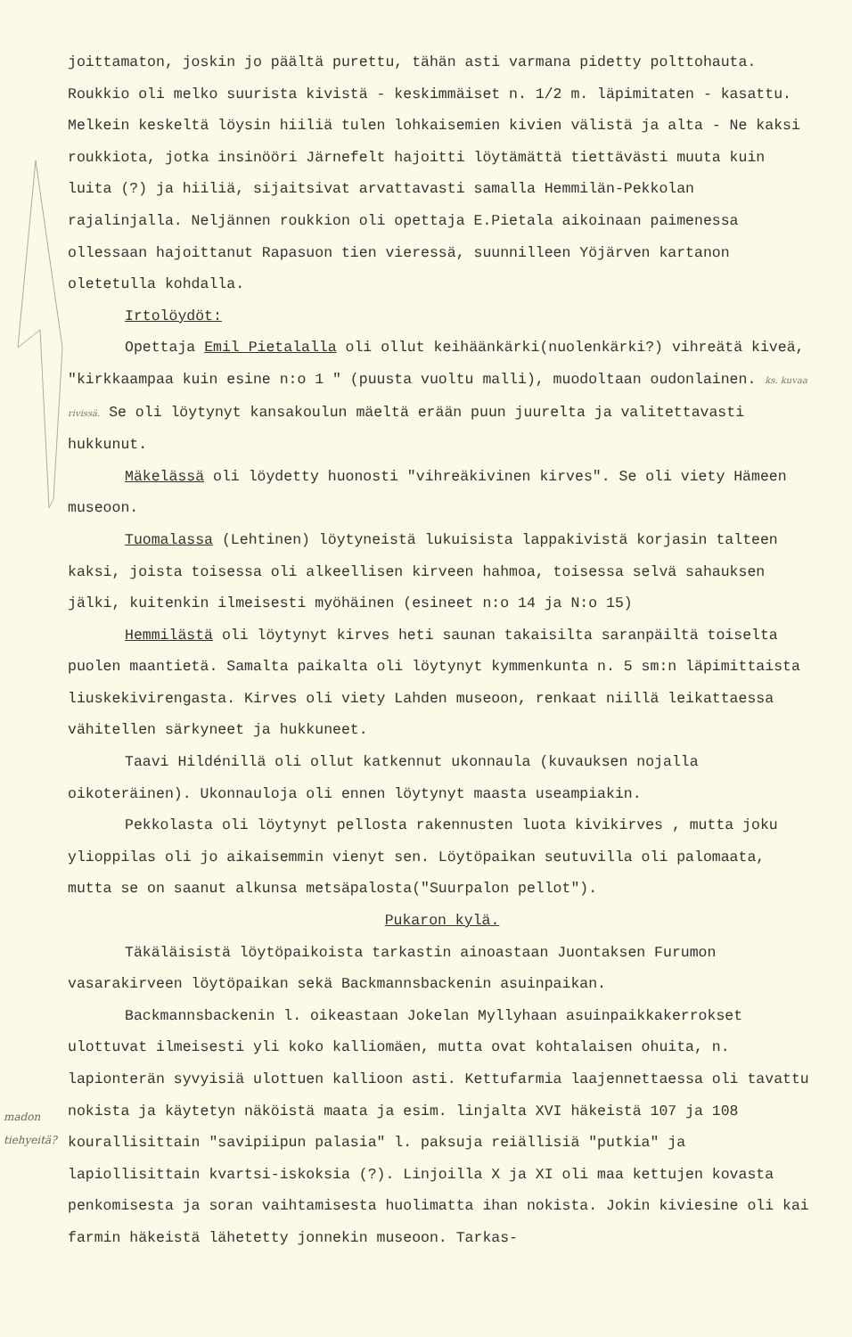joittamaton, joskin jo päältä purettu, tähän asti varmana pidetty polttohauta. Roukkio oli melko suurista kivistä - keskimmäiset n. 1/2 m. läpimitaten - kasattu. Melkein keskeltä löysin hiiliä tulen lohkaisemien kivien välistä ja alta - Ne kaksi roukkiota, jotka insinööri Järnefelt hajoitti löytämättä tiettävästi muuta kuin luita (?) ja hiiliä, sijaitsivat arvattavasti samalla Hemmilän-Pekkolan rajalinjalla. Neljännen roukkion oli opettaja E.Pietala aikoinaan paimenessa ollessaan hajoittanut Rapasuon tien vieressä, suunnilleen Yöjärven kartanon oletetulla kohdalla.
Irtolöydöt:
Opettaja Emil Pietalalla oli ollut keihäänkärki(nuolenkärki?) vihreätä kiveä, "kirkkaampaa kuin esine n:o 1 " (puusta vuoltu malli), muodoltaan oudonlainen. ks. kuvaa rivissä. Se oli löytynyt kansakoulun mäeltä erään puun juurelta ja valitettavasti hukkunut.
Mäkelässä oli löydetty huonosti "vihreäkivinen kirves". Se oli viety Hämeen museoon.
Tuomalassa (Lehtinen) löytyneistä lukuisista lappakivistä korjasin talteen kaksi, joista toisessa oli alkeellisen kirveen hahmoa, toisessa selvä sahauksen jälki, kuitenkin ilmeisesti myöhäinen (esineet n:o 14 ja N:o 15)
Hemmilästä oli löytynyt kirves heti saunan takaisilta saranpäiltä toiselta puolen maantietä. Samalta paikalta oli löytynyt kymmenkunta n. 5 sm:n läpimittaista liuskekivirengasta. Kirves oli viety Lahden museoon, renkaat niillä leikattaessa vähitellen särkyneet ja hukkuneet.
Taavi Hildénillä oli ollut katkennut ukonnaula (kuvauksen nojalla oikoteräinen). Ukonnauloja oli ennen löytynyt maasta useampiakin.
Pekkolasta oli löytynyt pellosta rakennusten luota kivikirves , mutta joku ylioppilas oli jo aikaisemmin vienyt sen. Löytöpaikan seutuvilla oli palomaata, mutta se on saanut alkunsa metsäpalosta("Suurpalon pellot").
Pukaron kylä.
Täkäläisistä löytöpaikoista tarkastin ainoastaan Juontaksen Furumon vasarakirveen löytöpaikan sekä Backmannsbackenin asuinpaikan.
Backmannsbackenin l. oikeastaan Jokelan Myllyhaan asuinpaikkakerrokset ulottuvat ilmeisesti yli koko kalliomäen, mutta ovat kohtalaisen ohuita, n. lapionterän syvyisiä ulottuen kallioon asti. Kettufarmia laajennettaessa oli tavattu nokista ja käytetyn näköistä maata ja esim. linjalta XVI häkeistä 107 ja 108 kourallisittain "savipiipun palasia" l. paksuja reiällisiä "putkia" ja lapiollisittain kvartsi-iskoksia (?). Linjoilla X ja XI oli maa kettujen kovasta penkomisesta ja soran vaihtamisesta huolimatta ihan nokista. Jokin kiviesine oli kai farmin häkeistä lähetetty jonnekin museoon. Tarkas-
madon
tiehyeitä?